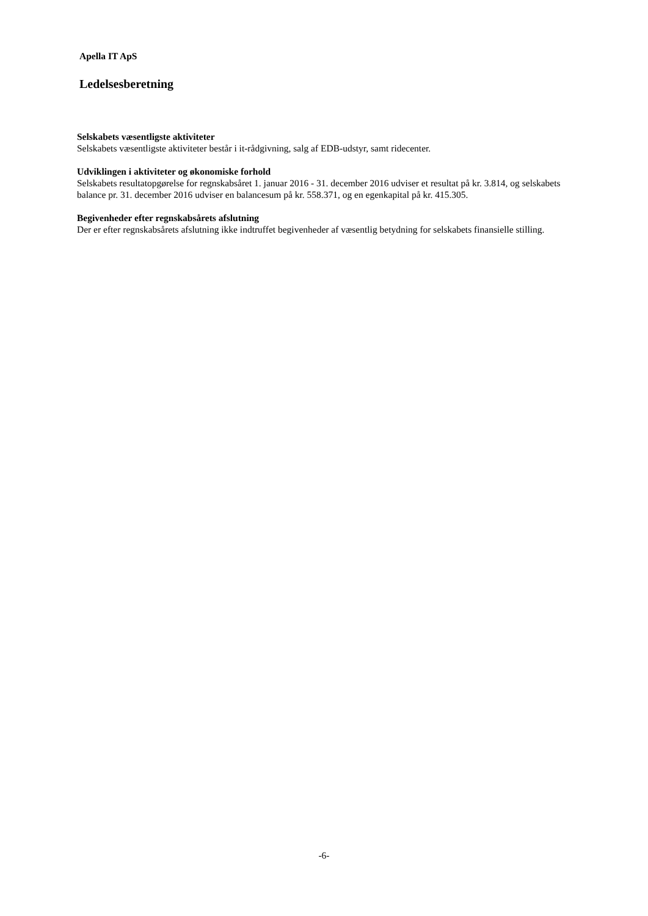Apella IT ApS
Ledelsesberetning
Selskabets væsentligste aktiviteter
Selskabets væsentligste aktiviteter består i it-rådgivning, salg af EDB-udstyr, samt ridecenter.
Udviklingen i aktiviteter og økonomiske forhold
Selskabets resultatopgørelse for regnskabsåret 1. januar 2016 - 31. december 2016 udviser et resultat på kr. 3.814, og selskabets balance pr. 31. december 2016 udviser en balancesum på kr. 558.371, og en egenkapital på kr. 415.305.
Begivenheder efter regnskabsårets afslutning
Der er efter regnskabsårets afslutning ikke indtruffet begivenheder af væsentlig betydning for selskabets finansielle stilling.
-6-